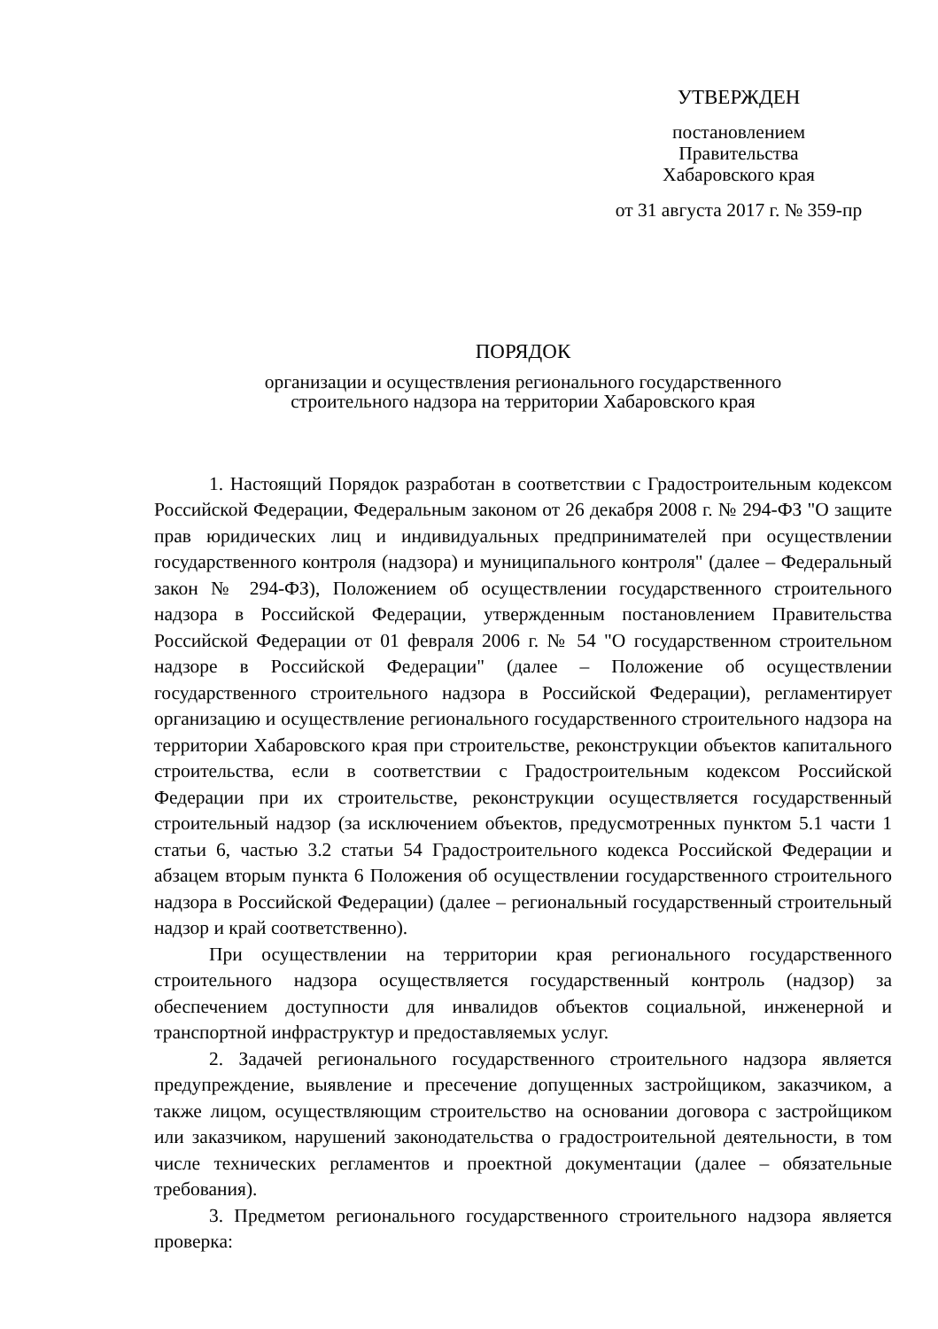УТВЕРЖДЕН
постановлением
Правительства
Хабаровского края
от 31 августа 2017 г. № 359-пр
ПОРЯДОК
организации и осуществления регионального государственного
строительного надзора на территории Хабаровского края
1. Настоящий Порядок разработан в соответствии с Градостроительным кодексом Российской Федерации, Федеральным законом от 26 декабря 2008 г. № 294-ФЗ "О защите прав юридических лиц и индивидуальных предпринимателей при осуществлении государственного контроля (надзора) и муниципального контроля" (далее – Федеральный закон № 294-ФЗ), Положением об осуществлении государственного строительного надзора в Российской Федерации, утвержденным постановлением Правительства Российской Федерации от 01 февраля 2006 г. № 54 "О государственном строительном надзоре в Российской Федерации" (далее – Положение об осуществлении государственного строительного надзора в Российской Федерации), регламентирует организацию и осуществление регионального государственного строительного надзора на территории Хабаровского края при строительстве, реконструкции объектов капитального строительства, если в соответствии с Градостроительным кодексом Российской Федерации при их строительстве, реконструкции осуществляется государственный строительный надзор (за исключением объектов, предусмотренных пунктом 5.1 части 1 статьи 6, частью 3.2 статьи 54 Градостроительного кодекса Российской Федерации и абзацем вторым пункта 6 Положения об осуществлении государственного строительного надзора в Российской Федерации) (далее – региональный государственный строительный надзор и край соответственно).
При осуществлении на территории края регионального государственного строительного надзора осуществляется государственный контроль (надзор) за обеспечением доступности для инвалидов объектов социальной, инженерной и транспортной инфраструктур и предоставляемых услуг.
2. Задачей регионального государственного строительного надзора является предупреждение, выявление и пресечение допущенных застройщиком, заказчиком, а также лицом, осуществляющим строительство на основании договора с застройщиком или заказчиком, нарушений законодательства о градостроительной деятельности, в том числе технических регламентов и проектной документации (далее – обязательные требования).
3. Предметом регионального государственного строительного надзора является проверка: